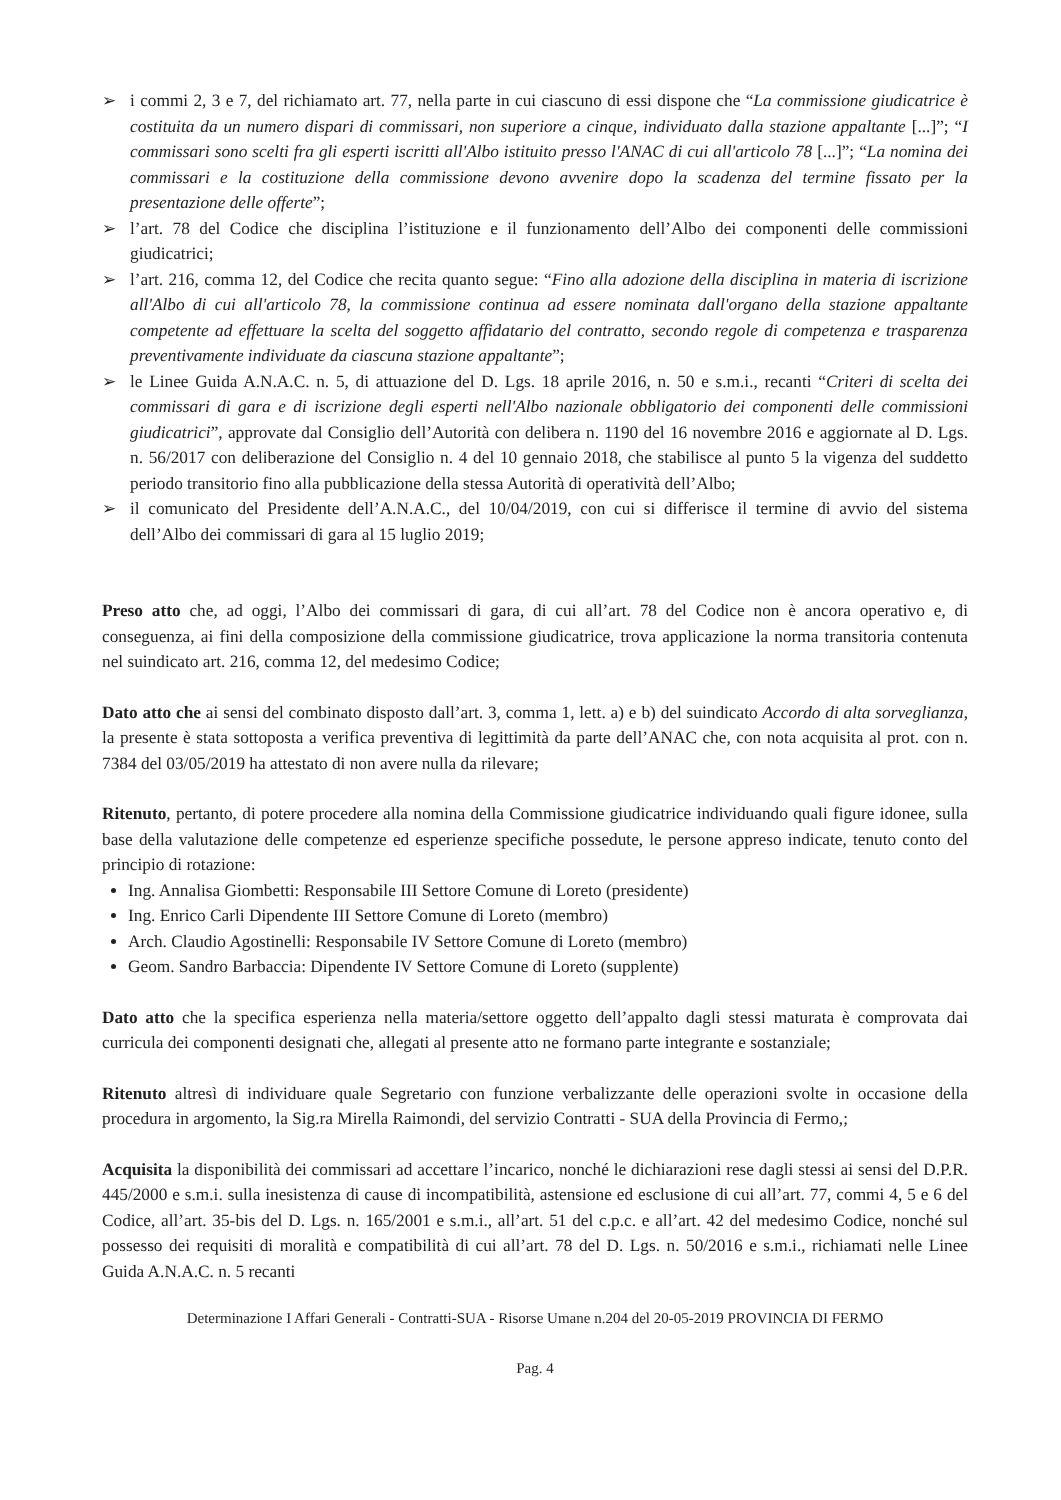➢ i commi 2, 3 e 7, del richiamato art. 77, nella parte in cui ciascuno di essi dispone che “La commissione giudicatrice è costituita da un numero dispari di commissari, non superiore a cinque, individuato dalla stazione appaltante [...]”; “I commissari sono scelti fra gli esperti iscritti all'Albo istituito presso l'ANAC di cui all'articolo 78 [...]”; “La nomina dei commissari e la costituzione della commissione devono avvenire dopo la scadenza del termine fissato per la presentazione delle offerte”;
➢ l’art. 78 del Codice che disciplina l’istituzione e il funzionamento dell’Albo dei componenti delle commissioni giudicatrici;
➢ l’art. 216, comma 12, del Codice che recita quanto segue: “Fino alla adozione della disciplina in materia di iscrizione all'Albo di cui all'articolo 78, la commissione continua ad essere nominata dall'organo della stazione appaltante competente ad effettuare la scelta del soggetto affidatario del contratto, secondo regole di competenza e trasparenza preventivamente individuate da ciascuna stazione appaltante”;
➢ le Linee Guida A.N.A.C. n. 5, di attuazione del D. Lgs. 18 aprile 2016, n. 50 e s.m.i., recanti “Criteri di scelta dei commissari di gara e di iscrizione degli esperti nell'Albo nazionale obbligatorio dei componenti delle commissioni giudicatrici”, approvate dal Consiglio dell’Autorità con delibera n. 1190 del 16 novembre 2016 e aggiornate al D. Lgs. n. 56/2017 con deliberazione del Consiglio n. 4 del 10 gennaio 2018, che stabilisce al punto 5 la vigenza del suddetto periodo transitorio fino alla pubblicazione della stessa Autorità di operatività dell’Albo;
➢ il comunicato del Presidente dell’A.N.A.C., del 10/04/2019, con cui si differisce il termine di avvio del sistema dell’Albo dei commissari di gara al 15 luglio 2019;
Preso atto che, ad oggi, l’Albo dei commissari di gara, di cui all’art. 78 del Codice non è ancora operativo e, di conseguenza, ai fini della composizione della commissione giudicatrice, trova applicazione la norma transitoria contenuta nel suindicato art. 216, comma 12, del medesimo Codice;
Dato atto che ai sensi del combinato disposto dall’art. 3, comma 1, lett. a) e b) del suindicato Accordo di alta sorveglianza, la presente è stata sottoposta a verifica preventiva di legittimità da parte dell’ANAC che, con nota acquisita al prot. con n. 7384 del 03/05/2019 ha attestato di non avere nulla da rilevare;
Ritenuto, pertanto, di potere procedere alla nomina della Commissione giudicatrice individuando quali figure idonee, sulla base della valutazione delle competenze ed esperienze specifiche possedute, le persone appreso indicate, tenuto conto del principio di rotazione:
Ing. Annalisa Giombetti: Responsabile III Settore Comune di Loreto (presidente)
Ing. Enrico Carli Dipendente III Settore Comune di Loreto (membro)
Arch. Claudio Agostinelli: Responsabile IV Settore Comune di Loreto (membro)
Geom. Sandro Barbaccia: Dipendente IV Settore Comune di Loreto (supplente)
Dato atto che la specifica esperienza nella materia/settore oggetto dell’appalto dagli stessi maturata è comprovata dai curricula dei componenti designati che, allegati al presente atto ne formano parte integrante e sostanziale;
Ritenuto altresì di individuare quale Segretario con funzione verbalizzante delle operazioni svolte in occasione della procedura in argomento, la Sig.ra Mirella Raimondi, del servizio Contratti - SUA della Provincia di Fermo,;
Acquisita la disponibilità dei commissari ad accettare l’incarico, nonché le dichiarazioni rese dagli stessi ai sensi del D.P.R. 445/2000 e s.m.i. sulla inesistenza di cause di incompatibilità, astensione ed esclusione di cui all’art. 77, commi 4, 5 e 6 del Codice, all’art. 35-bis del D. Lgs. n. 165/2001 e s.m.i., all’art. 51 del c.p.c. e all’art. 42 del medesimo Codice, nonché sul possesso dei requisiti di moralità e compatibilità di cui all’art. 78 del D. Lgs. n. 50/2016 e s.m.i., richiamati nelle Linee Guida A.N.A.C. n. 5 recanti
Determinazione I Affari Generali - Contratti-SUA - Risorse Umane n.204 del 20-05-2019 PROVINCIA DI FERMO
Pag. 4